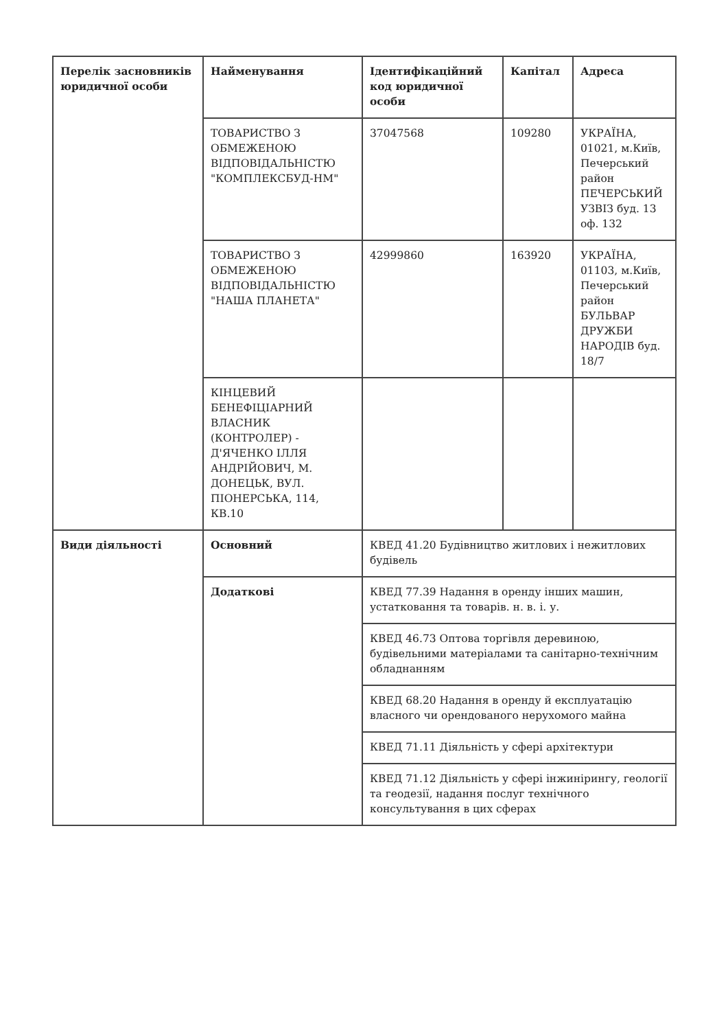| Перелік засновників юридичної особи | Найменування | Ідентифікаційний код юридичної особи | Капітал | Адреса |
| --- | --- | --- | --- | --- |
| | ТОВАРИСТВО З ОБМЕЖЕНОЮ ВІДПОВІДАЛЬНІСТЮ "КОМПЛЕКСБУД-НМ" | 37047568 | 109280 | УКРАЇНА, 01021, м.Київ, Печерський район ПЕЧЕРСЬКИЙ УЗВІЗ буд. 13 оф. 132 |
| | ТОВАРИСТВО З ОБМЕЖЕНОЮ ВІДПОВІДАЛЬНІСТЮ "НАША ПЛАНЕТА" | 42999860 | 163920 | УКРАЇНА, 01103, м.Київ, Печерський район БУЛЬВАР ДРУЖБИ НАРОДІВ буд. 18/7 |
| | КІНЦЕВИЙ БЕНЕФІЦІАРНИЙ ВЛАСНИК (КОНТРОЛЕР) - Д'ЯЧЕНКО ІЛЛЯ АНДРІЙОВИЧ, М. ДОНЕЦЬК, ВУЛ. ПІОНЕРСЬКА, 114, КВ.10 | | | |
| Види діяльності | Основний | КВЕД 41.20 Будівництво житлових і нежитлових будівель | | |
| | Додаткові | КВЕД 77.39 Надання в оренду інших машин, устатковання та товарів. н. в. і. у. | | |
| | | КВЕД 46.73 Оптова торгівля деревиною, будівельними матеріалами та санітарно-технічним обладнанням | | |
| | | КВЕД 68.20 Надання в оренду й експлуатацію власного чи орендованого нерухомого майна | | |
| | | КВЕД 71.11 Діяльність у сфері архітектури | | |
| | | КВЕД 71.12 Діяльність у сфері інжинірингу, геології та геодезії, надання послуг технічного консультування в цих сферах | | |